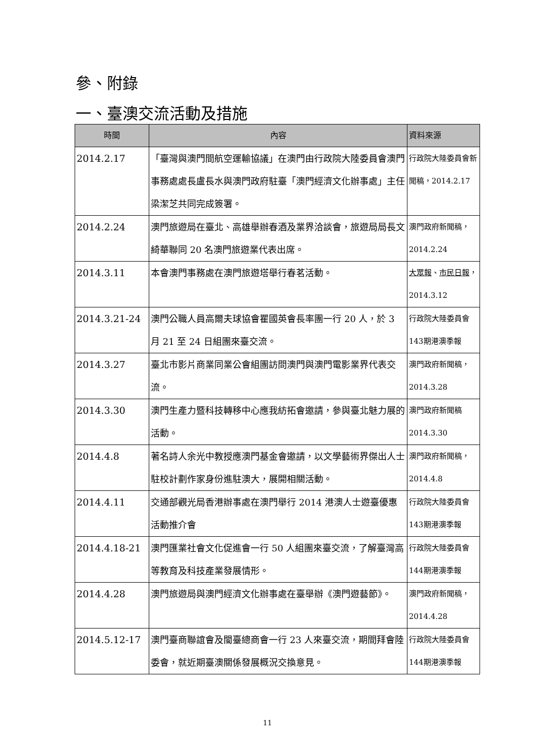參、附錄
一、臺澳交流活動及措施
| 時間 | 內容 | 資料來源 |
| --- | --- | --- |
| 2014.2.17 | 「臺灣與澳門間航空運輸協議」在澳門由行政院大陸委員會澳門事務處處長盧長水與澳門政府駐臺「澳門經濟文化辦事處」主任梁潔芝共同完成簽署。 | 行政院大陸委員會新聞稿，2014.2.17 |
| 2014.2.24 | 澳門旅遊局在臺北、高雄舉辦春酒及業界洽談會，旅遊局局長文綺華聯同 20 名澳門旅遊業代表出席。 | 澳門政府新聞稿，2014.2.24 |
| 2014.3.11 | 本會澳門事務處在澳門旅遊塔舉行春茗活動。 | 大眾報 、 市民日報 ，2014.3.12 |
| 2014.3.21-24 | 澳門公職人員高爾夫球協會瞿國英會長率團一行 20 人，於 3 月 21 至 24 日組團來臺交流。 | 行政院大陸委員會143期港澳季報 |
| 2014.3.27 | 臺北市影片商業同業公會組團訪問澳門與澳門電影業界代表交流。 | 澳門政府新聞稿，2014.3.28 |
| 2014.3.30 | 澳門生產力暨科技轉移中心應我紡拓會邀請，參與臺北魅力展的活動。 | 澳門政府新聞稿 2014.3.30 |
| 2014.4.8 | 著名詩人余光中教授應澳門基金會邀請，以文學藝術界傑出人士駐校計劃作家身份進駐澳大，展開相關活動。 | 澳門政府新聞稿，2014.4.8 |
| 2014.4.11 | 交通部觀光局香港辦事處在澳門舉行 2014 港澳人士遊臺優惠活動推介會 | 行政院大陸委員會143期港澳季報 |
| 2014.4.18-21 | 澳門匯業社會文化促進會一行 50 人組團來臺交流，了解臺灣高等教育及科技產業發展情形。 | 行政院大陸委員會144期港澳季報 |
| 2014.4.28 | 澳門旅遊局與澳門經濟文化辦事處在臺舉辦《澳門遊藝節》。 | 澳門政府新聞稿，2014.4.28 |
| 2014.5.12-17 | 澳門臺商聯誼會及閩臺總商會一行 23 人來臺交流，期間拜會陸委會，就近期臺澳關係發展概況交換意見。 | 行政院大陸委員會144期港澳季報 |
11